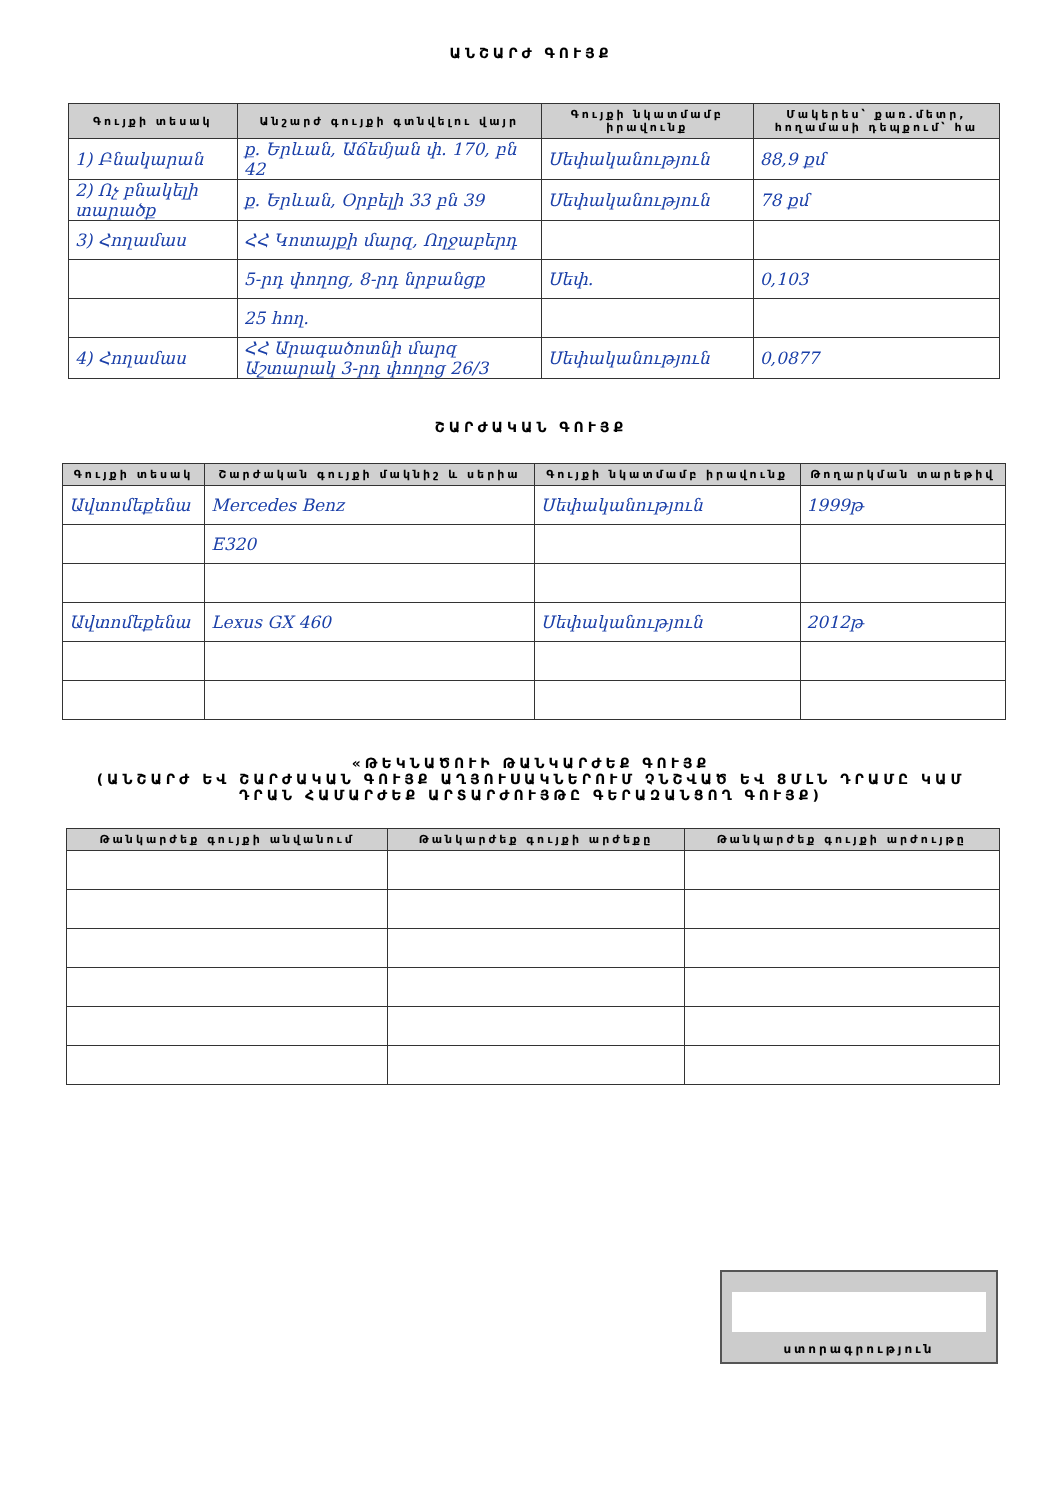ԱՆՇԱՐԺ ԳՈՒՅՔ
| Գույքի տեսակ | Անշարժ գույքի գտնվելու վայր | Գույքի նկատմամբ իրավունք | Մակերես՝ քառ.մետր, հողամասի դեպքում՝ հա |
| --- | --- | --- | --- |
| 1) Բնակարան | ք. Երևան, Աճեմյան փ. 170, բն 42 | Սեփականություն | 88,9 քմ |
| 2) Ոչ բնակելի տարածք | ք. Երևան, Օրբելի 33 բն 39 | Սեփականություն | 78 քմ |
| 3) Հողամաս | ՀՀ Կոտայքի մարզ, Ողջաբերդ | | |
| | 5-րդ փողոց, 8-րդ նրբանցք | Սեփ. | 0,103 |
| | 25 հող. | | |
| 4) Հողամաս | ՀՀ Արագածոտնի մարզ Աշտարակ 3-րդ փողոց 26/3 | Սեփականություն | 0,0877 |
ՇԱՐԺԱԿԱՆ ԳՈՒՅՔ
| Գույքի տեսակ | Շարժական գույքի մակնիշ և սերիա | Գույքի նկատմամբ իրավունք | Թողարկման տարեթիվ |
| --- | --- | --- | --- |
| Ավտոմեքենա | Mercedes Benz | Սեփականություն | 1999թ |
| | E320 | | |
| Ավտոմեքենա | Lexus GX 460 | Սեփականություն | 2012թ |
«ԹԵԿՆԱԾՈՒԻ ԹԱՆԿԱՐԺԵՔ ԳՈՒՅՔ
(ԱՆՇԱՐԺ ԵՎ ՇԱՐԺԱԿԱՆ ԳՈՒՅՔ ԱՂՅՈՒՍԱԿՆԵՐՈՒՄ ՉՆՇՎԱԾ ԵՎ 8ՄԼՆ ԴՐԱՄԸ ԿԱՄ
ԴՐԱՆ ՀԱՄԱՐԺԵՔ ԱՐՏԱՐԺՈՒՅԹԸ ԳԵՐԱԶԱՆՑՈՂ ԳՈՒՅՔ)
| Թանկարժեք գույքի անվանում | Թանկարժեք գույքի արժեքը | Թանկարժեք գույքի արժույթը |
| --- | --- | --- |
ստորագրություն